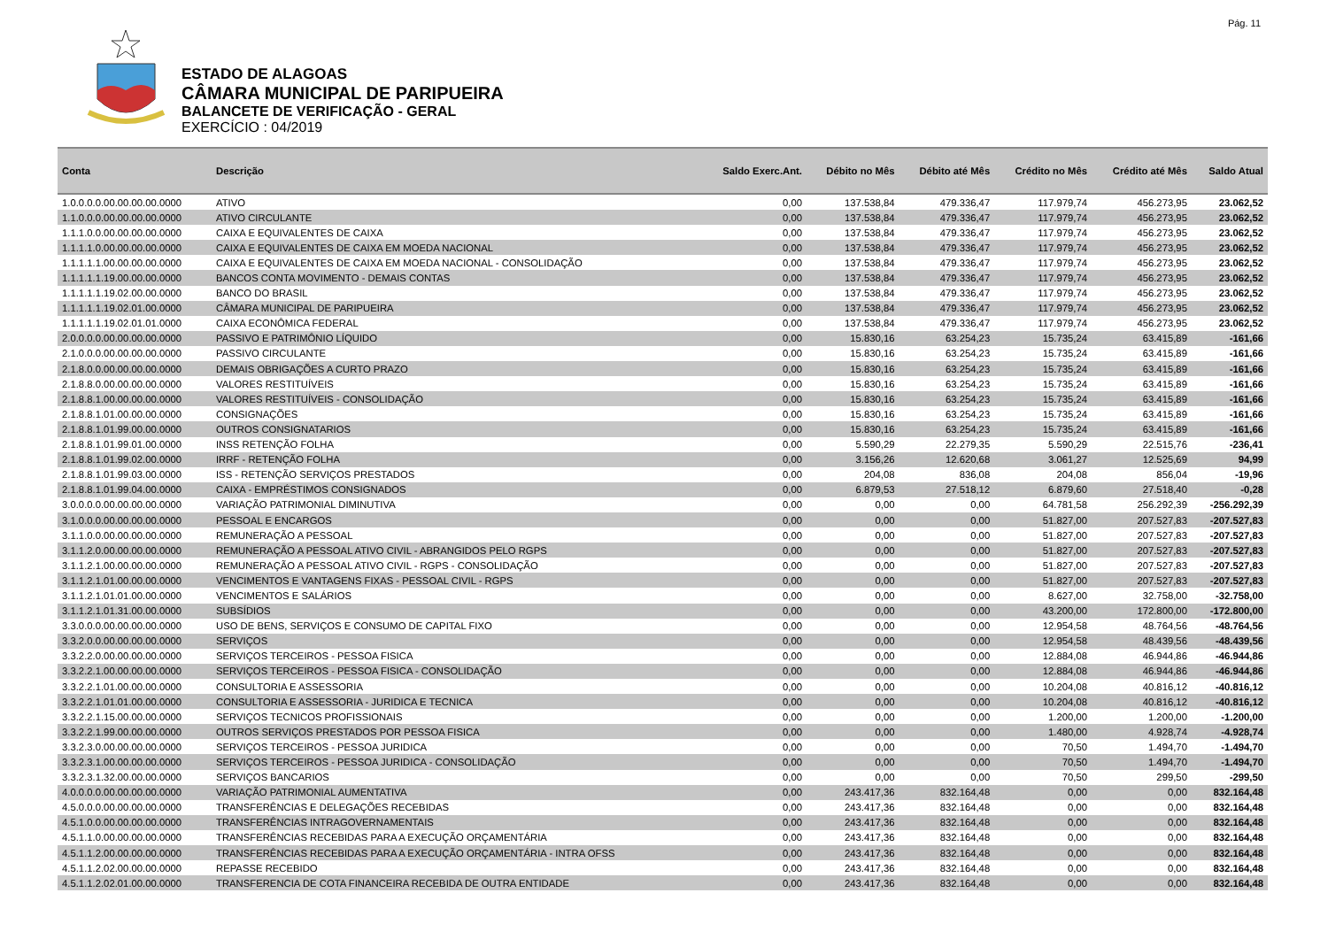Pág. 11
ESTADO DE ALAGOAS
CÂMARA MUNICIPAL DE PARIPUEIRA
BALANCETE DE VERIFICAÇÃO - GERAL
EXERCÍCIO : 04/2019
| Conta | Descrição | Saldo Exerc.Ant. | Débito no Mês | Débito até Mês | Crédito no Mês | Crédito até Mês | Saldo Atual |
| --- | --- | --- | --- | --- | --- | --- | --- |
| 1.0.0.0.0.00.00.00.00.0000 | ATIVO | 0,00 | 137.538,84 | 479.336,47 | 117.979,74 | 456.273,95 | 23.062,52 |
| 1.1.0.0.0.00.00.00.00.0000 | ATIVO CIRCULANTE | 0,00 | 137.538,84 | 479.336,47 | 117.979,74 | 456.273,95 | 23.062,52 |
| 1.1.1.0.0.00.00.00.00.0000 | CAIXA E EQUIVALENTES DE CAIXA | 0,00 | 137.538,84 | 479.336,47 | 117.979,74 | 456.273,95 | 23.062,52 |
| 1.1.1.1.0.00.00.00.00.0000 | CAIXA E EQUIVALENTES DE CAIXA EM MOEDA NACIONAL | 0,00 | 137.538,84 | 479.336,47 | 117.979,74 | 456.273,95 | 23.062,52 |
| 1.1.1.1.1.00.00.00.00.0000 | CAIXA E EQUIVALENTES DE CAIXA EM MOEDA NACIONAL - CONSOLIDAÇÃO | 0,00 | 137.538,84 | 479.336,47 | 117.979,74 | 456.273,95 | 23.062,52 |
| 1.1.1.1.1.19.00.00.00.0000 | BANCOS CONTA MOVIMENTO - DEMAIS CONTAS | 0,00 | 137.538,84 | 479.336,47 | 117.979,74 | 456.273,95 | 23.062,52 |
| 1.1.1.1.1.19.02.00.00.0000 | BANCO DO BRASIL | 0,00 | 137.538,84 | 479.336,47 | 117.979,74 | 456.273,95 | 23.062,52 |
| 1.1.1.1.1.19.02.01.00.0000 | CÂMARA MUNICIPAL DE PARIPUEIRA | 0,00 | 137.538,84 | 479.336,47 | 117.979,74 | 456.273,95 | 23.062,52 |
| 1.1.1.1.1.19.02.01.01.0000 | CAIXA ECONÔMICA FEDERAL | 0,00 | 137.538,84 | 479.336,47 | 117.979,74 | 456.273,95 | 23.062,52 |
| 2.0.0.0.0.00.00.00.00.0000 | PASSIVO E PATRIMÔNIO LÍQUIDO | 0,00 | 15.830,16 | 63.254,23 | 15.735,24 | 63.415,89 | -161,66 |
| 2.1.0.0.0.00.00.00.00.0000 | PASSIVO CIRCULANTE | 0,00 | 15.830,16 | 63.254,23 | 15.735,24 | 63.415,89 | -161,66 |
| 2.1.8.0.0.00.00.00.00.0000 | DEMAIS OBRIGAÇÕES A CURTO PRAZO | 0,00 | 15.830,16 | 63.254,23 | 15.735,24 | 63.415,89 | -161,66 |
| 2.1.8.8.0.00.00.00.00.0000 | VALORES RESTITUÍVEIS | 0,00 | 15.830,16 | 63.254,23 | 15.735,24 | 63.415,89 | -161,66 |
| 2.1.8.8.1.00.00.00.00.0000 | VALORES RESTITUÍVEIS - CONSOLIDAÇÃO | 0,00 | 15.830,16 | 63.254,23 | 15.735,24 | 63.415,89 | -161,66 |
| 2.1.8.8.1.01.00.00.00.0000 | CONSIGNAÇÕES | 0,00 | 15.830,16 | 63.254,23 | 15.735,24 | 63.415,89 | -161,66 |
| 2.1.8.8.1.01.99.00.00.0000 | OUTROS CONSIGNATARIOS | 0,00 | 15.830,16 | 63.254,23 | 15.735,24 | 63.415,89 | -161,66 |
| 2.1.8.8.1.01.99.01.00.0000 | INSS RETENÇÃO FOLHA | 0,00 | 5.590,29 | 22.279,35 | 5.590,29 | 22.515,76 | -236,41 |
| 2.1.8.8.1.01.99.02.00.0000 | IRRF - RETENÇÃO FOLHA | 0,00 | 3.156,26 | 12.620,68 | 3.061,27 | 12.525,69 | 94,99 |
| 2.1.8.8.1.01.99.03.00.0000 | ISS - RETENÇÃO SERVIÇOS PRESTADOS | 0,00 | 204,08 | 836,08 | 204,08 | 856,04 | -19,96 |
| 2.1.8.8.1.01.99.04.00.0000 | CAIXA - EMPRÉSTIMOS CONSIGNADOS | 0,00 | 6.879,53 | 27.518,12 | 6.879,60 | 27.518,40 | -0,28 |
| 3.0.0.0.0.00.00.00.00.0000 | VARIAÇÃO PATRIMONIAL DIMINUTIVA | 0,00 | 0,00 | 0,00 | 64.781,58 | 256.292,39 | -256.292,39 |
| 3.1.0.0.0.00.00.00.00.0000 | PESSOAL E ENCARGOS | 0,00 | 0,00 | 0,00 | 51.827,00 | 207.527,83 | -207.527,83 |
| 3.1.1.0.0.00.00.00.00.0000 | REMUNERAÇÃO A PESSOAL | 0,00 | 0,00 | 0,00 | 51.827,00 | 207.527,83 | -207.527,83 |
| 3.1.1.2.0.00.00.00.00.0000 | REMUNERAÇÃO A PESSOAL ATIVO CIVIL - ABRANGIDOS PELO RGPS | 0,00 | 0,00 | 0,00 | 51.827,00 | 207.527,83 | -207.527,83 |
| 3.1.1.2.1.00.00.00.00.0000 | REMUNERAÇÃO A PESSOAL ATIVO CIVIL - RGPS - CONSOLIDAÇÃO | 0,00 | 0,00 | 0,00 | 51.827,00 | 207.527,83 | -207.527,83 |
| 3.1.1.2.1.01.00.00.00.0000 | VENCIMENTOS E VANTAGENS FIXAS - PESSOAL CIVIL - RGPS | 0,00 | 0,00 | 0,00 | 51.827,00 | 207.527,83 | -207.527,83 |
| 3.1.1.2.1.01.01.00.00.0000 | VENCIMENTOS E SALÁRIOS | 0,00 | 0,00 | 0,00 | 8.627,00 | 32.758,00 | -32.758,00 |
| 3.1.1.2.1.01.31.00.00.0000 | SUBSÍDIOS | 0,00 | 0,00 | 0,00 | 43.200,00 | 172.800,00 | -172.800,00 |
| 3.3.0.0.0.00.00.00.00.0000 | USO DE BENS, SERVIÇOS E CONSUMO DE CAPITAL FIXO | 0,00 | 0,00 | 0,00 | 12.954,58 | 48.764,56 | -48.764,56 |
| 3.3.2.0.0.00.00.00.00.0000 | SERVIÇOS | 0,00 | 0,00 | 0,00 | 12.954,58 | 48.439,56 | -48.439,56 |
| 3.3.2.2.0.00.00.00.00.0000 | SERVIÇOS TERCEIROS - PESSOA FISICA | 0,00 | 0,00 | 0,00 | 12.884,08 | 46.944,86 | -46.944,86 |
| 3.3.2.2.1.00.00.00.00.0000 | SERVIÇOS TERCEIROS - PESSOA FISICA - CONSOLIDAÇÃO | 0,00 | 0,00 | 0,00 | 12.884,08 | 46.944,86 | -46.944,86 |
| 3.3.2.2.1.01.00.00.00.0000 | CONSULTORIA E ASSESSORIA | 0,00 | 0,00 | 0,00 | 10.204,08 | 40.816,12 | -40.816,12 |
| 3.3.2.2.1.01.01.00.00.0000 | CONSULTORIA E ASSESSORIA - JURIDICA E TECNICA | 0,00 | 0,00 | 0,00 | 10.204,08 | 40.816,12 | -40.816,12 |
| 3.3.2.2.1.15.00.00.00.0000 | SERVIÇOS TECNICOS PROFISSIONAIS | 0,00 | 0,00 | 0,00 | 1.200,00 | 1.200,00 | -1.200,00 |
| 3.3.2.2.1.99.00.00.00.0000 | OUTROS SERVIÇOS PRESTADOS POR PESSOA FISICA | 0,00 | 0,00 | 0,00 | 1.480,00 | 4.928,74 | -4.928,74 |
| 3.3.2.3.0.00.00.00.00.0000 | SERVIÇOS TERCEIROS - PESSOA JURIDICA | 0,00 | 0,00 | 0,00 | 70,50 | 1.494,70 | -1.494,70 |
| 3.3.2.3.1.00.00.00.00.0000 | SERVIÇOS TERCEIROS - PESSOA JURIDICA - CONSOLIDAÇÃO | 0,00 | 0,00 | 0,00 | 70,50 | 1.494,70 | -1.494,70 |
| 3.3.2.3.1.32.00.00.00.0000 | SERVIÇOS BANCARIOS | 0,00 | 0,00 | 0,00 | 70,50 | 299,50 | -299,50 |
| 4.0.0.0.0.00.00.00.00.0000 | VARIAÇÃO PATRIMONIAL AUMENTATIVA | 0,00 | 243.417,36 | 832.164,48 | 0,00 | 0,00 | 832.164,48 |
| 4.5.0.0.0.00.00.00.00.0000 | TRANSFERÊNCIAS E DELEGAÇÕES RECEBIDAS | 0,00 | 243.417,36 | 832.164,48 | 0,00 | 0,00 | 832.164,48 |
| 4.5.1.0.0.00.00.00.00.0000 | TRANSFERÊNCIAS INTRAGOVERNAMENTAIS | 0,00 | 243.417,36 | 832.164,48 | 0,00 | 0,00 | 832.164,48 |
| 4.5.1.1.0.00.00.00.00.0000 | TRANSFERÊNCIAS RECEBIDAS PARA A EXECUÇÃO ORÇAMENTÁRIA | 0,00 | 243.417,36 | 832.164,48 | 0,00 | 0,00 | 832.164,48 |
| 4.5.1.1.2.00.00.00.00.0000 | TRANSFERÊNCIAS RECEBIDAS PARA A EXECUÇÃO ORÇAMENTÁRIA - INTRA OFSS | 0,00 | 243.417,36 | 832.164,48 | 0,00 | 0,00 | 832.164,48 |
| 4.5.1.1.2.02.00.00.00.0000 | REPASSE RECEBIDO | 0,00 | 243.417,36 | 832.164,48 | 0,00 | 0,00 | 832.164,48 |
| 4.5.1.1.2.02.01.00.00.0000 | TRANSFERENCIA DE COTA FINANCEIRA RECEBIDA DE OUTRA ENTIDADE | 0,00 | 243.417,36 | 832.164,48 | 0,00 | 0,00 | 832.164,48 |